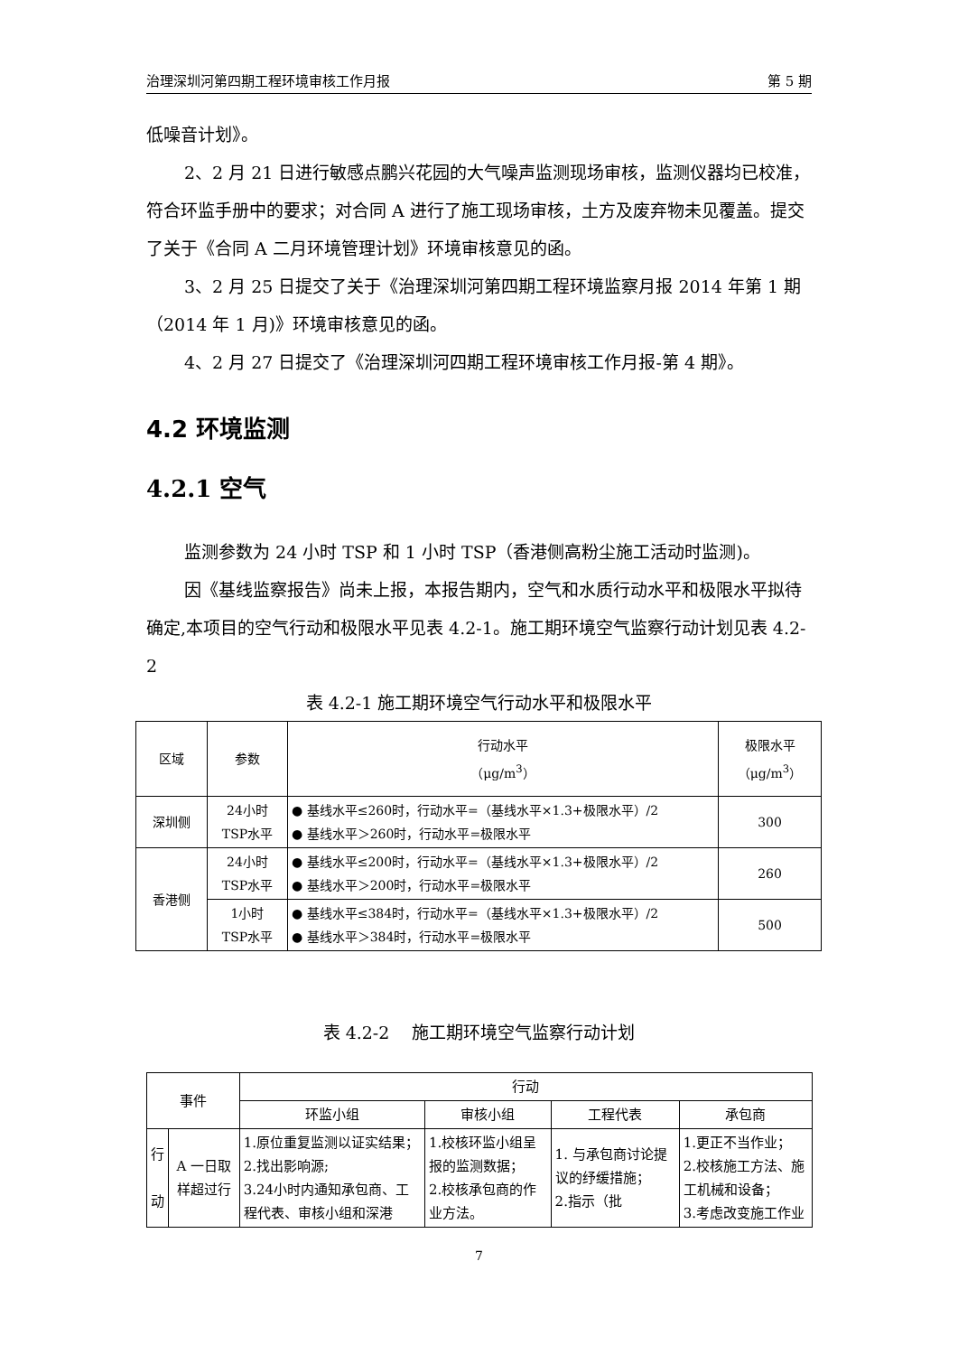治理深圳河第四期工程环境审核工作月报 第 5 期
低噪音计划》。
2、2 月 21 日进行敏感点鹏兴花园的大气噪声监测现场审核，监测仪器均已校准，符合环监手册中的要求；对合同 A 进行了施工现场审核，土方及废弃物未见覆盖。提交了关于《合同 A 二月环境管理计划》环境审核意见的函。
3、2 月 25 日提交了关于《治理深圳河第四期工程环境监察月报 2014 年第 1 期（2014 年 1 月)》环境审核意见的函。
4、2 月 27 日提交了《治理深圳河四期工程环境审核工作月报-第 4 期》。
4.2 环境监测
4.2.1 空气
监测参数为 24 小时 TSP 和 1 小时 TSP（香港侧高粉尘施工活动时监测)。
因《基线监察报告》尚未上报，本报告期内，空气和水质行动水平和极限水平拟待确定,本项目的空气行动和极限水平见表 4.2-1。施工期环境空气监察行动计划见表 4.2-2
表 4.2-1 施工期环境空气行动水平和极限水平
| 区域 | 参数 | 行动水平 （μg/m<sup>3</sup>） | 极限水平 （μg/m<sup>3</sup>） |
| --- | --- | --- | --- |
| 深圳侧 | 24小时 TSP水平 | ● 基线水平≤260时，行动水平=（基线水平×1.3+极限水平）/2 ● 基线水平＞260时，行动水平=极限水平 | 300 |
| 香港侧 | 24小时 TSP水平 | ● 基线水平≤200时，行动水平=（基线水平×1.3+极限水平）/2 ● 基线水平＞200时，行动水平=极限水平 | 260 |
| | 1小时 TSP水平 | ● 基线水平≤384时，行动水平=（基线水平×1.3+极限水平）/2 ● 基线水平＞384时，行动水平=极限水平 | 500 |
表 4.2-2　 施工期环境空气监察行动计划
| 事件 | | 行动 | | | |
| --- | --- | --- | --- | --- | --- |
| | | 环监小组 | 审核小组 | 工程代表 | 承包商 |
| 行 动 | A 一日取样超过行 | 1.原位重复监测以证实结果； 2.找出影响源; 3.24小时内通知承包商、工程代表、审核小组和深港 | 1.校核环监小组呈报的监测数据； 2.校核承包商的作业方法。 | 1. 与承包商讨论提议的纾缓措施； 2.指示（批 | 1.更正不当作业； 2.校核施工方法、施工机械和设备； 3.考虑改变施工作业 |
7